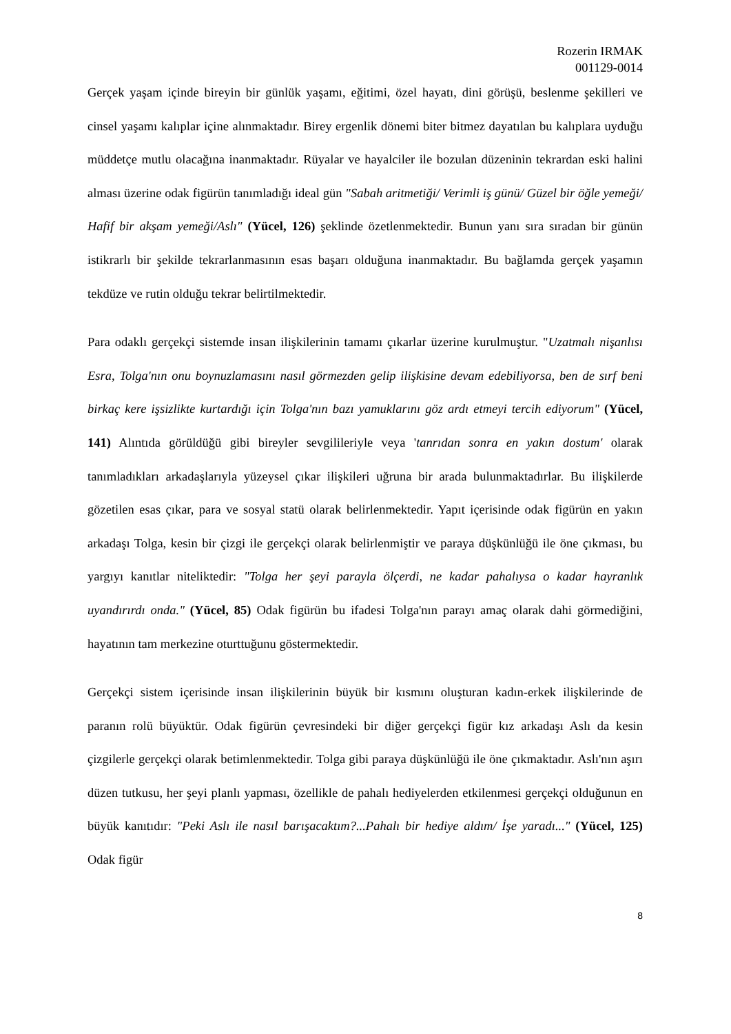Rozerin IRMAK
001129-0014
Gerçek yaşam içinde bireyin bir günlük yaşamı, eğitimi, özel hayatı, dini görüşü, beslenme şekilleri ve cinsel yaşamı kalıplar içine alınmaktadır. Birey ergenlik dönemi biter bitmez dayatılan bu kalıplara uyduğu müddetçe mutlu olacağına inanmaktadır. Rüyalar ve hayalciler ile bozulan düzeninin tekrardan eski halini alması üzerine odak figürün tanımladığı ideal gün "Sabah aritmetiği/ Verimli iş günü/ Güzel bir öğle yemeği/ Hafif bir akşam yemeği/Aslı" (Yücel, 126) şeklinde özetlenmektedir. Bunun yanı sıra sıradan bir günün istikrarlı bir şekilde tekrarlanmasının esas başarı olduğuna inanmaktadır. Bu bağlamda gerçek yaşamın tekdüze ve rutin olduğu tekrar belirtilmektedir.
Para odaklı gerçekçi sistemde insan ilişkilerinin tamamı çıkarlar üzerine kurulmuştur. "Uzatmalı nişanlısı Esra, Tolga'nın onu boynuzlamasını nasıl görmezden gelip ilişkisine devam edebiliyorsa, ben de sırf beni birkaç kere işsizlikte kurtardığı için Tolga'nın bazı yamuklarını göz ardı etmeyi tercih ediyorum" (Yücel, 141) Alıntıda görüldüğü gibi bireyler sevgilileriyle veya 'tanrıdan sonra en yakın dostum' olarak tanımladıkları arkadaşlarıyla yüzeysel çıkar ilişkileri uğruna bir arada bulunmaktadırlar. Bu ilişkilerde gözetilen esas çıkar, para ve sosyal statü olarak belirlenmektedir. Yapıt içerisinde odak figürün en yakın arkadaşı Tolga, kesin bir çizgi ile gerçekçi olarak belirlenmiştir ve paraya düşkünlüğü ile öne çıkması, bu yargıyı kanıtlar niteliktedir: "Tolga her şeyi parayla ölçerdi, ne kadar pahalıysa o kadar hayranlık uyandırırdı onda." (Yücel, 85) Odak figürün bu ifadesi Tolga'nın parayı amaç olarak dahi görmediğini, hayatının tam merkezine oturttuğunu göstermektedir.
Gerçekçi sistem içerisinde insan ilişkilerinin büyük bir kısmını oluşturan kadın-erkek ilişkilerinde de paranın rolü büyüktür. Odak figürün çevresindeki bir diğer gerçekçi figür kız arkadaşı Aslı da kesin çizgilerle gerçekçi olarak betimlenmektedir. Tolga gibi paraya düşkünlüğü ile öne çıkmaktadır. Aslı'nın aşırı düzen tutkusu, her şeyi planlı yapması, özellikle de pahalı hediyelerden etkilenmesi gerçekçi olduğunun en büyük kanıtıdır: "Peki Aslı ile nasıl barışacaktım?...Pahalı bir hediye aldım/ İşe yaradı..." (Yücel, 125) Odak figür
8